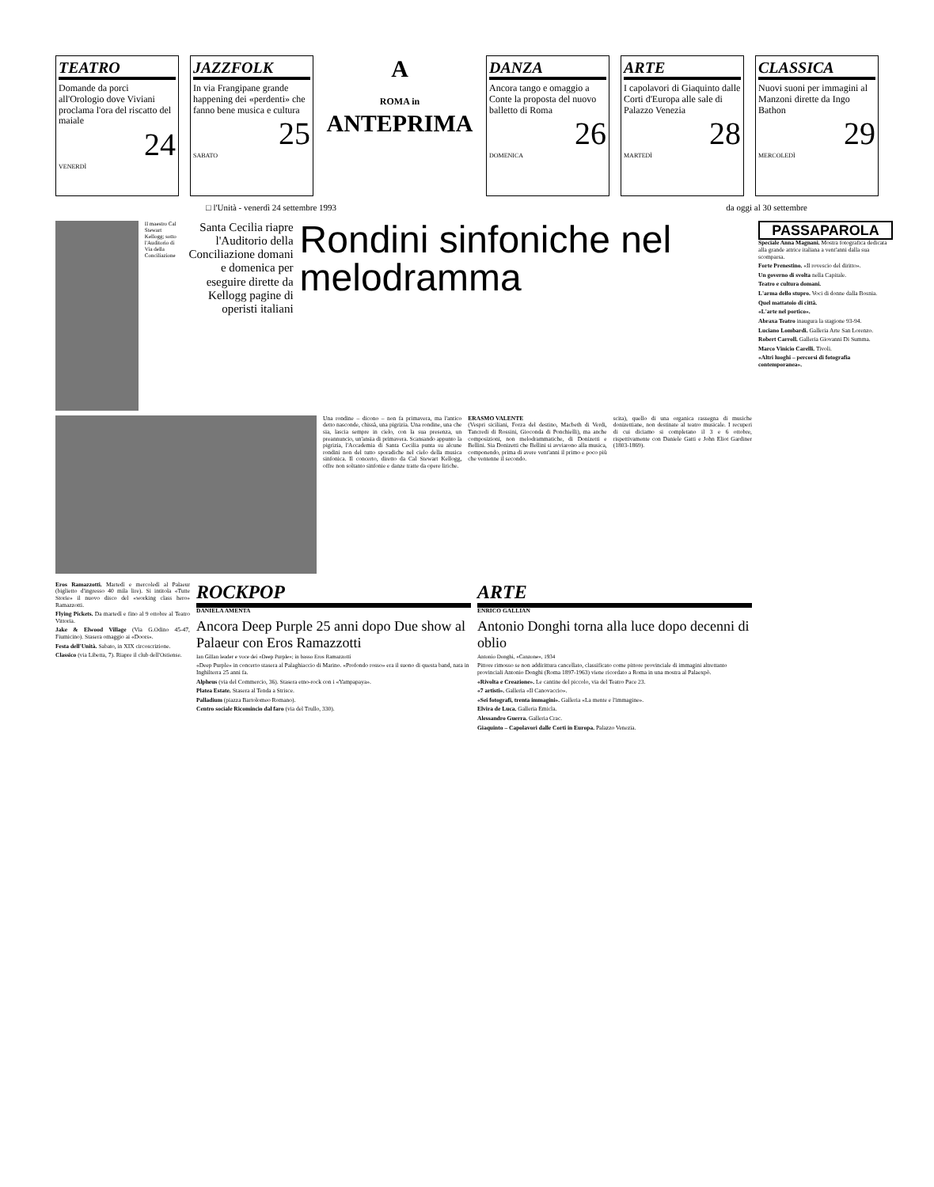TEATRO
Domande da porci all'Orologio dove Viviani proclama l'ora del riscatto del maiale
24
VENERDÌ
JAZZFOLK
In via Frangipane grande happening dei «perdenti» che fanno bene musica e cultura
25
SABATO
A
ROMA in
ANTEPRIMA
DANZA
Ancora tango e omaggio a Conte la proposta del nuovo balletto di Roma
26
DOMENICA
ARTE
I capolavori di Giaquinto dalle Corti d'Europa alle sale di Palazzo Venezia
28
MARTEDÌ
CLASSICA
Nuovi suoni per immagini al Manzoni dirette da Ingo Bathon
29
MERCOLEDÌ
□ l'Unità - venerdì 24 settembre 1993 da oggi al 30 settembre
Il maestro Cal Stewart Kellogg; sotto l'Auditorio di Via della Conciliazione
Santa Cecilia riapre l'Auditorio della Conciliazione domani e domenica per eseguire dirette da Kellogg pagine di operisti italiani
Rondini sinfoniche nel melodramma
Una rondine – dicono – non fa primavera, ma l'antico detto nasconde, chissà, una pigrizia. Una rondine, una che sia, lascia sempre in cielo, con la sua presenza, un preannuncio, un'ansia di primavera. Scansando appunto la pigrizia, l'Accademia di Santa Cecilia punta su alcune rondini non del tutto sporadiche nel cielo della musica sinfonica. Il concerto, diretto da Cal Stewart Kellogg, offre non soltanto sinfonie e danze tratte da opere liriche.
ERASMO VALENTE
(Vespri siciliani, Forza del destino, Macbeth di Verdi, Tancredi di Rossini, Gioconda di Ponchielli), ma anche composizioni, non melodrammatiche, di Donizetti e Bellini. Sia Donizetti che Bellini si avviarono alla musica, componendo, prima di avere vent'anni il primo e poco più che ventenne il secondo.
scita), quello di una organica rassegna di musiche donizettiane, non destinate al teatro musicale. I recuperi di cui diciamo si completano il 3 e 6 ottobre, rispettivamente con Daniele Gatti e John Eliot Gardiner (1803-1869).
Eros Ramazzotti. Martedì e mercoledì al Palaeur (biglietto d'ingresso 40 mila lire). Si intitola «Tutte Storie» il nuovo disco del «working class hero» Ramazzotti.
Flying Pickets. Da martedì e fino al 9 ottobre al Teatro Vittoria.
Jake & Elwood Village (Via G.Odino 45-47, Fiumicino). Stasera omaggio ai «Doors».
Festa dell'Unità. Sabato, in XIX circoscrizione.
Classico (via Libetta, 7). Riapre il club dell'Ostiense.
ROCKPOP
DANIELA AMENTA
Ancora Deep Purple 25 anni dopo Due show al Palaeur con Eros Ramazzotti
Ian Gillan leader e voce dei «Deep Purple»; in basso Eros Ramazzotti
«Deep Purple» in concerto stasera al Palaghiaccio di Marino. «Profondo rosso» era il suono di questa band, nata in Inghilterra 25 anni fa.
Alpheus (via del Commercio, 36). Stasera etno-rock con i «Yampapaya».
Platea Estate. Stasera al Tenda a Strisce.
Palladium (piazza Bartolomeo Romano).
Centro sociale Ricomincio dal faro (via del Trullo, 330).
ARTE
ENRICO GALLIAN
Antonio Donghi torna alla luce dopo decenni di oblio
Antonio Donghi, «Canzone», 1934
Pittore rimosso se non addirittura cancellato, classificato come pittore provinciale di immagini altrettanto provinciali Antonio Donghi (Roma 1897-1963) viene ricordato a Roma in una mostra al Palaexpò.
«Rivolta e Creazione». Le cantine del piccolo, via del Teatro Pace 23.
«7 artisti». Galleria «Il Canovaccio».
«Sei fotografi, trenta immagini». Galleria «La mente e l'immagine».
Elvira de Luca. Galleria Emicla.
Alessandro Guerra. Galleria Crac.
Giaquinto – Capolavori dalle Corti in Europa. Palazzo Venezia.
PASSAPAROLA
Speciale Anna Magnani. Mostra fotografica dedicata alla grande attrice italiana a vent'anni dalla sua scomparsa.
Forte Prenestino. «Il rovescio del diritto».
Un governo di svolta nella Capitale.
Teatro e cultura domani.
L'arma dello stupro. Voci di donne dalla Bosnia.
Quel mattatoio di città.
«L'arte nel portico».
Abraxa Teatro inaugura la stagione 93-94.
Luciano Lombardi. Galleria Arte San Lorenzo.
Robert Carroll. Galleria Giovanni Di Summa.
Marco Vinicio Carelli. Tivoli.
«Altri luoghi – percorsi di fotografia contemporanea».